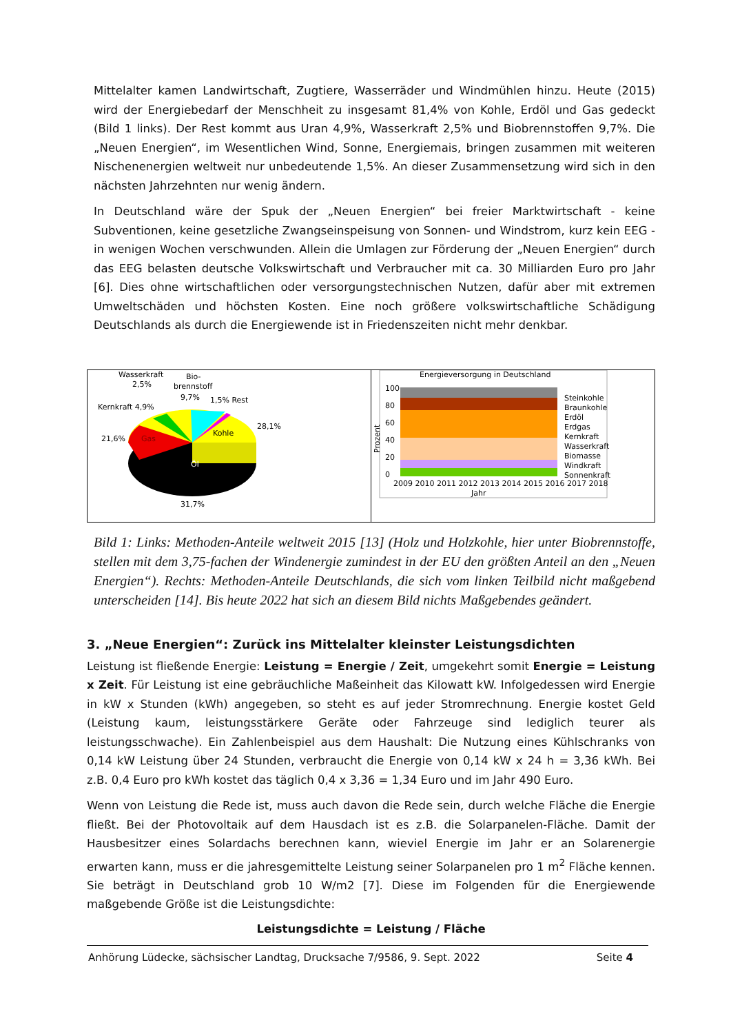Mittelalter kamen Landwirtschaft, Zugtiere, Wasserräder und Windmühlen hinzu. Heute (2015) wird der Energiebedarf der Menschheit zu insgesamt 81,4% von Kohle, Erdöl und Gas gedeckt (Bild 1 links). Der Rest kommt aus Uran 4,9%, Wasserkraft 2,5% und Biobrennstoffen 9,7%. Die „Neuen Energien“, im Wesentlichen Wind, Sonne, Energiemais, bringen zusammen mit weiteren Nischenenergien weltweit nur unbedeutende 1,5%. An dieser Zusammensetzung wird sich in den nächsten Jahrzehnten nur wenig ändern.
In Deutschland wäre der Spuk der „Neuen Energien“ bei freier Marktwirtschaft - keine Subventionen, keine gesetzliche Zwangseinspeisung von Sonnen- und Windstrom, kurz kein EEG - in wenigen Wochen verschwunden. Allein die Umlagen zur Förderung der „Neuen Energien“ durch das EEG belasten deutsche Volkswirtschaft und Verbraucher mit ca. 30 Milliarden Euro pro Jahr [6]. Dies ohne wirtschaftlichen oder versorgungstechnischen Nutzen, dafür aber mit extremen Umweltschäden und höchsten Kosten. Eine noch größere volkswirtschaftliche Schädigung Deutschlands als durch die Energiewende ist in Friedenszeiten nicht mehr denkbar.
Wasserkraft
2,5%
Bio-
brennstoff
9,7%
1,5% Rest
Kernkraft 4,9%
21,6%
Gas
Kohle
28,1%
Öl
31,7%
Energieversorgung in Deutschland
100
80
60
40
20
0
Prozent
2009 2010 2011 2012 2013 2014 2015 2016 2017 2018
Jahr
Steinkohle
Braunkohle
Erdöl
Erdgas
Kernkraft
Wasserkraft
Biomasse
Windkraft
Sonnenkraft
Bild 1: Links: Methoden-Anteile weltweit 2015 [13] (Holz und Holzkohle, hier unter Biobrennstoffe, stellen mit dem 3,75-fachen der Windenergie zumindest in der EU den größten Anteil an den „Neuen Energien“). Rechts: Methoden-Anteile Deutschlands, die sich vom linken Teilbild nicht maßgebend unterscheiden [14]. Bis heute 2022 hat sich an diesem Bild nichts Maßgebendes geändert.
3. „Neue Energien“: Zurück ins Mittelalter kleinster Leistungsdichten
Leistung ist fließende Energie: Leistung = Energie / Zeit, umgekehrt somit Energie = Leistung x Zeit. Für Leistung ist eine gebräuchliche Maßeinheit das Kilowatt kW. Infolgedessen wird Energie in kW x Stunden (kWh) angegeben, so steht es auf jeder Stromrechnung. Energie kostet Geld (Leistung kaum, leistungsstärkere Geräte oder Fahrzeuge sind lediglich teurer als leistungsschwache). Ein Zahlenbeispiel aus dem Haushalt: Die Nutzung eines Kühlschranks von 0,14 kW Leistung über 24 Stunden, verbraucht die Energie von 0,14 kW x 24 h = 3,36 kWh. Bei z.B. 0,4 Euro pro kWh kostet das täglich 0,4 x 3,36 = 1,34 Euro und im Jahr 490 Euro.
Wenn von Leistung die Rede ist, muss auch davon die Rede sein, durch welche Fläche die Energie fließt. Bei der Photovoltaik auf dem Hausdach ist es z.B. die Solarpanelen-Fläche. Damit der Hausbesitzer eines Solardachs berechnen kann, wieviel Energie im Jahr er an Solarenergie erwarten kann, muss er die jahresgemittelte Leistung seiner Solarpanelen pro 1 m<sup>2</sup> Fläche kennen. Sie beträgt in Deutschland grob 10 W/m2 [7]. Diese im Folgenden für die Energiewende maßgebende Größe ist die Leistungsdichte:
Leistungsdichte = Leistung / Fläche
Anhörung Lüdecke, sächsischer Landtag, Drucksache 7/9586, 9. Sept. 2022 Seite 4